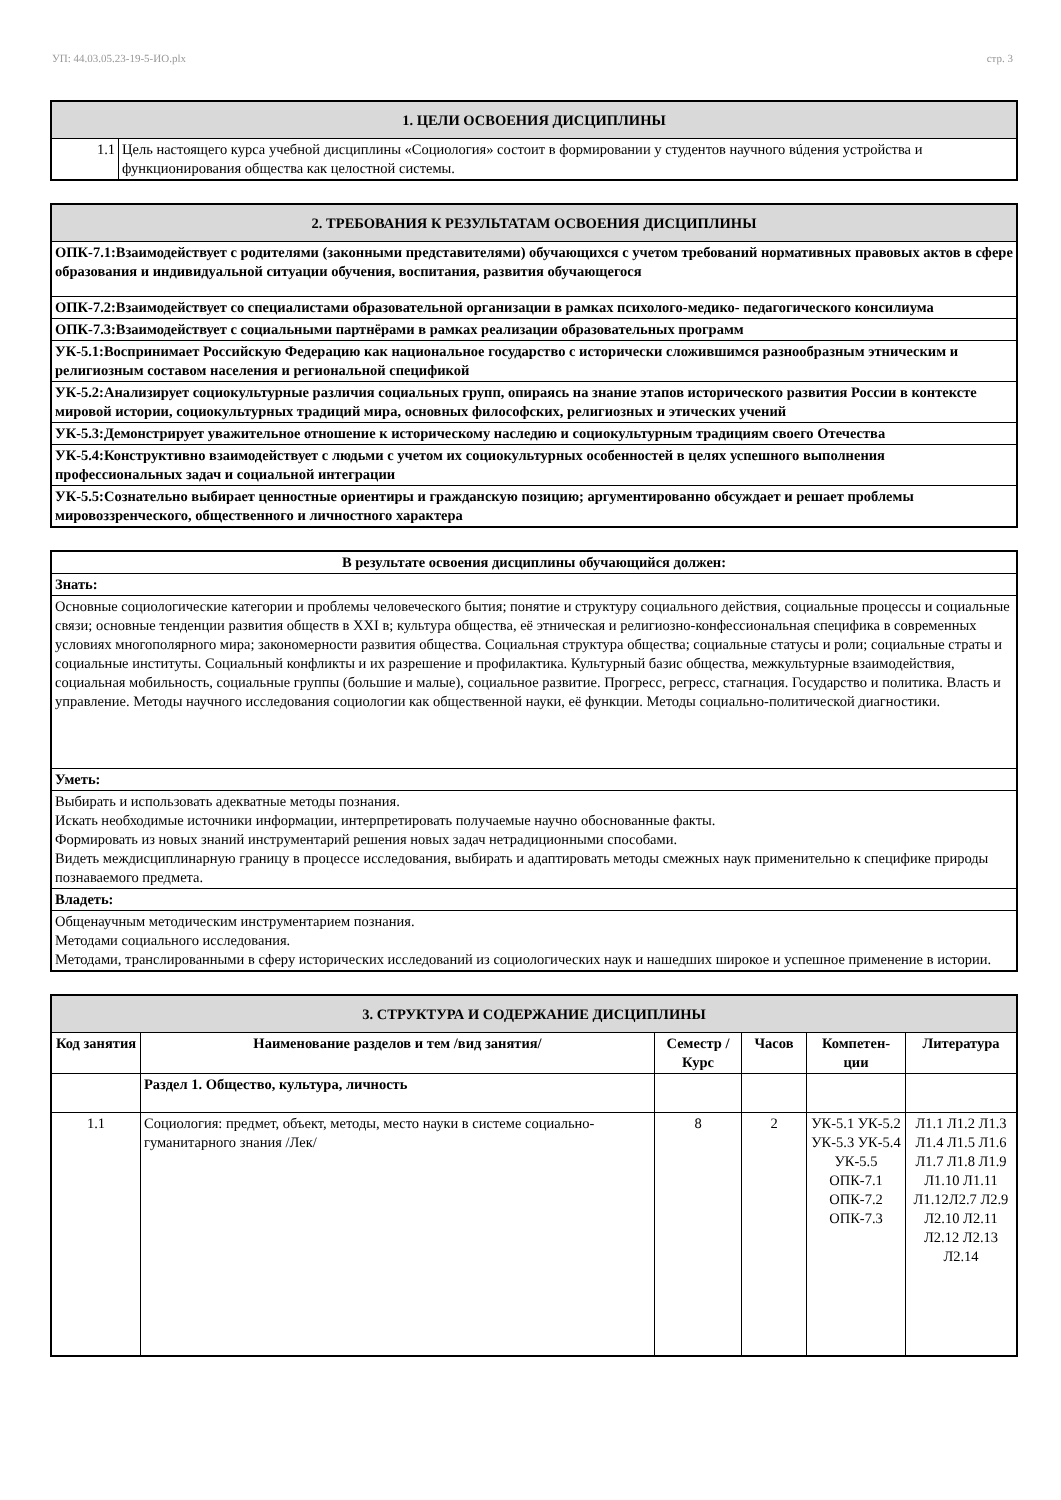УП: 44.03.05.23-19-5-ИО.plx стр. 3
| 1. ЦЕЛИ ОСВОЕНИЯ ДИСЦИПЛИНЫ | |
| 1.1 | Цель настоящего курса учебной дисциплины «Социология» состоит в формировании у студентов научного вúдения устройства и функционирования общества как целостной системы. |
| 2. ТРЕБОВАНИЯ К РЕЗУЛЬТАТАМ ОСВОЕНИЯ ДИСЦИПЛИНЫ |
| ОПК-7.1:Взаимодействует с родителями (законными представителями) обучающихся с учетом требований нормативных правовых актов в сфере образования и индивидуальной ситуации обучения, воспитания, развития обучающегося |
| ОПК-7.2:Взаимодействует со специалистами образовательной организации в рамках психолого-медико- педагогического консилиума |
| ОПК-7.3:Взаимодействует с социальными партнёрами в рамках реализации образовательных программ |
| УК-5.1:Воспринимает Российскую Федерацию как национальное государство с исторически сложившимся разнообразным этническим и религиозным составом населения и региональной спецификой |
| УК-5.2:Анализирует социокультурные различия социальных групп, опираясь на знание этапов исторического развития России в контексте мировой истории, социокультурных традиций мира, основных философских, религиозных и этических учений |
| УК-5.3:Демонстрирует уважительное отношение к историческому наследию и социокультурным традициям своего Отечества |
| УК-5.4:Конструктивно взаимодействует с людьми с учетом их социокультурных особенностей в целях успешного выполнения профессиональных задач и социальной интеграции |
| УК-5.5:Сознательно выбирает ценностные ориентиры и гражданскую позицию; аргументированно обсуждает и решает проблемы мировоззренческого, общественного и личностного характера |
| В результате освоения дисциплины обучающийся должен: |
| Знать: |
| Основные социологические категории и проблемы человеческого бытия; понятие и структуру социального действия, социальные процессы и социальные связи; основные тенденции развития обществ в XXI в; культура общества, её этническая и религиозно-конфессиональная специфика в современных условиях многополярного мира; закономерности развития общества. Социальная структура общества; социальные статусы и роли; социальные страты и социальные институты. Социальный конфликты и их разрешение и профилактика. Культурный базис общества, межкультурные взаимодействия, социальная мобильность, социальные группы (большие и малые), социальное развитие. Прогресс, регресс, стагнация. Государство и политика. Власть и управление. Методы научного исследования социологии как общественной науки, её функции. Методы социально-политической диагностики. |
| Уметь: |
| Выбирать и использовать адекватные методы познания. Искать необходимые источники информации, интерпретировать получаемые научно обоснованные факты. Формировать из новых знаний инструментарий решения новых задач нетрадиционными способами. Видеть междисциплинарную границу в процессе исследования, выбирать и адаптировать методы смежных наук применительно к специфике природы познаваемого предмета. |
| Владеть: |
| Общенаучным методическим инструментарием познания. Методами социального исследования. Методами, транслированными в сферу исторических исследований из социологических наук и нашедших широкое и успешное применение в истории. |
| 3. СТРУКТУРА И СОДЕРЖАНИЕ ДИСЦИПЛИНЫ | | | | | |
| Код занятия | Наименование разделов и тем /вид занятия/ | Семестр / Курс | Часов | Компетен-ции | Литература |
| | Раздел 1. Общество, культура, личность | | | | |
| 1.1 | Социология: предмет, объект, методы, место науки в системе социально-гуманитарного знания /Лек/ | 8 | 2 | УК-5.1 УК-5.2 УК-5.3 УК-5.4 УК-5.5 ОПК-7.1 ОПК-7.2 ОПК-7.3 | Л1.1 Л1.2 Л1.3 Л1.4 Л1.5 Л1.6 Л1.7 Л1.8 Л1.9 Л1.10 Л1.11 Л1.12Л2.7 Л2.9 Л2.10 Л2.11 Л2.12 Л2.13 Л2.14 |